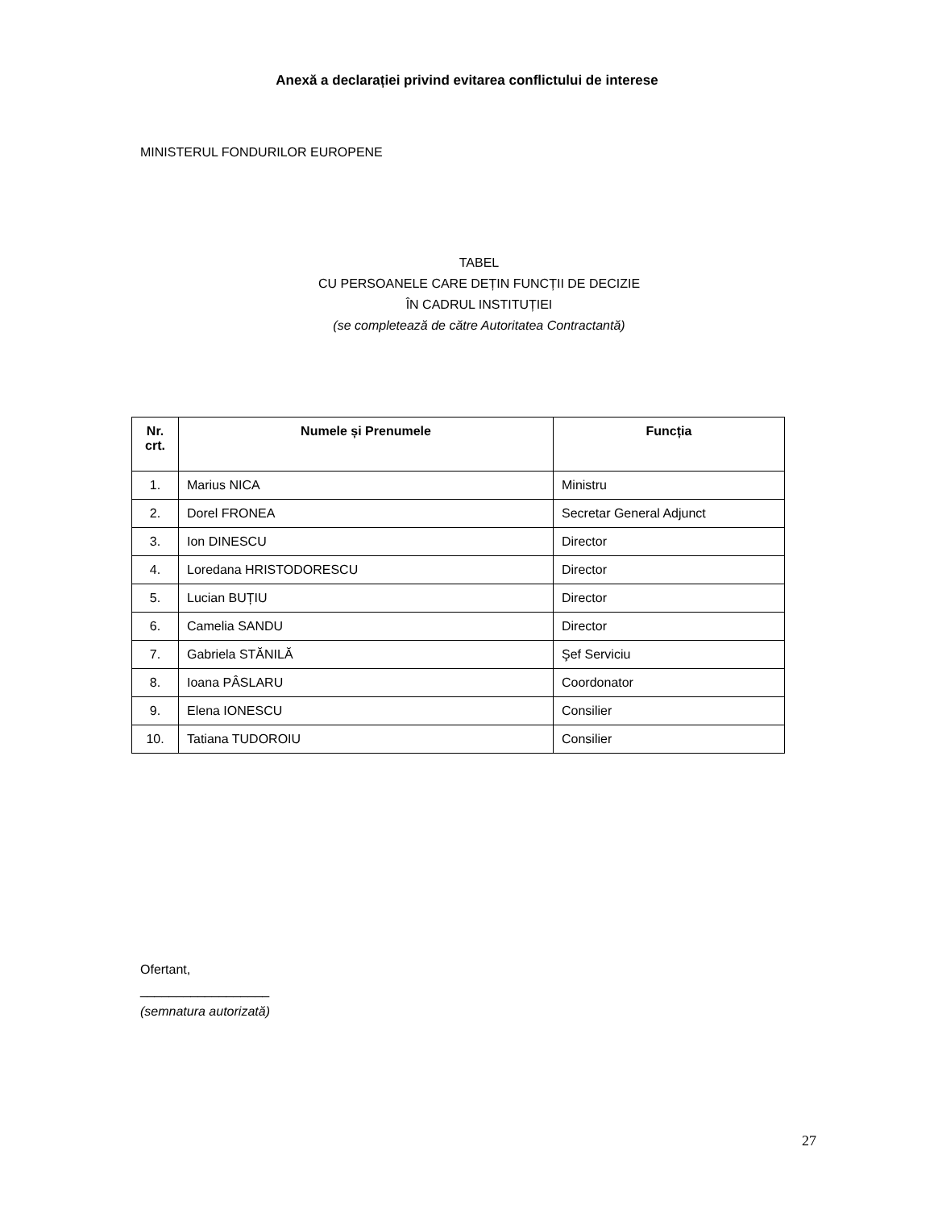Anexă a declarației privind evitarea conflictului de interese
MINISTERUL FONDURILOR EUROPENE
TABEL
CU PERSOANELE CARE DEȚIN FUNCȚII DE DECIZIE
ÎN CADRUL INSTITUȚIEI
(se completează de către Autoritatea Contractantă)
| Nr. crt. | Numele și Prenumele | Funcția |
| --- | --- | --- |
| 1. | Marius NICA | Ministru |
| 2. | Dorel FRONEA | Secretar General Adjunct |
| 3. | Ion DINESCU | Director |
| 4. | Loredana HRISTODORESCU | Director |
| 5. | Lucian BUȚIU | Director |
| 6. | Camelia SANDU | Director |
| 7. | Gabriela STĂNILĂ | Şef Serviciu |
| 8. | Ioana PÂSLARU | Coordonator |
| 9. | Elena IONESCU | Consilier |
| 10. | Tatiana TUDOROIU | Consilier |
Ofertant,
__________________
(semnatura autorizată)
27